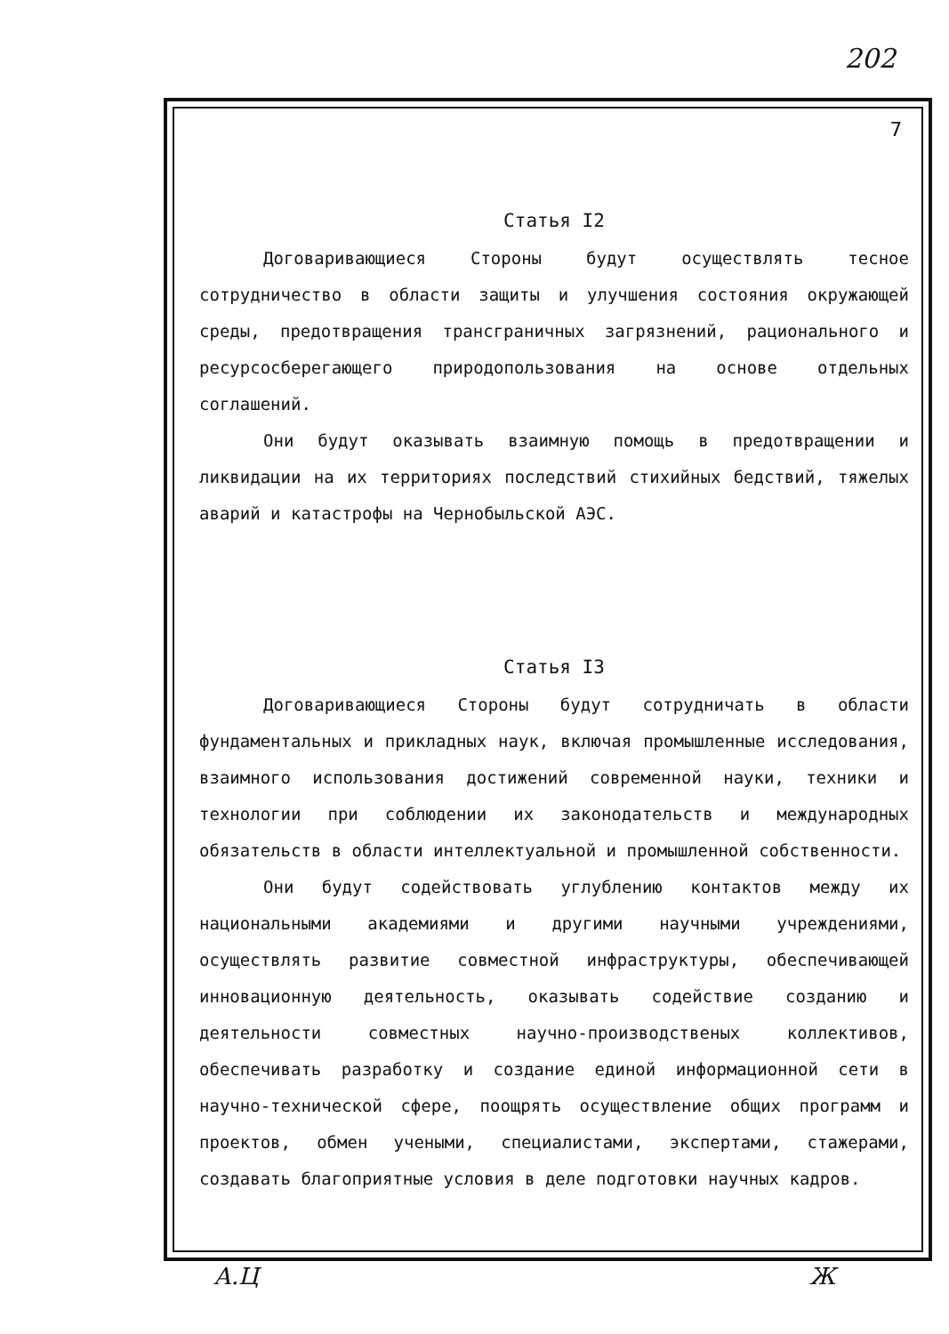202
7
Статья I2
Договаривающиеся Стороны будут осуществлять тесное сотрудничество в области защиты и улучшения состояния окружающей среды, предотвращения трансграничных загрязнений, рационального и ресурсосберегающего природопользования на основе отдельных соглашений.
Они будут оказывать взаимную помощь в предотвращении и ликвидации на их территориях последствий стихийных бедствий, тяжелых аварий и катастрофы на Чернобыльской АЭС.
Статья I3
Договаривающиеся Стороны будут сотрудничать в области фундаментальных и прикладных наук, включая промышленные исследования, взаимного использования достижений современной науки, техники и технологии при соблюдении их законодательств и международных обязательств в области интеллектуальной и промышленной собственности.
Они будут содействовать углублению контактов между их национальными академиями и другими научными учреждениями, осуществлять развитие совместной инфраструктуры, обеспечивающей инновационную деятельность, оказывать содействие созданию и деятельности совместных научно-производственых коллективов, обеспечивать разработку и создание единой информационной сети в научно-технической сфере, поощрять осуществление общих программ и проектов, обмен учеными, специалистами, экспертами, стажерами, создавать благоприятные условия в деле подготовки научных кадров.
А.Ц Ж